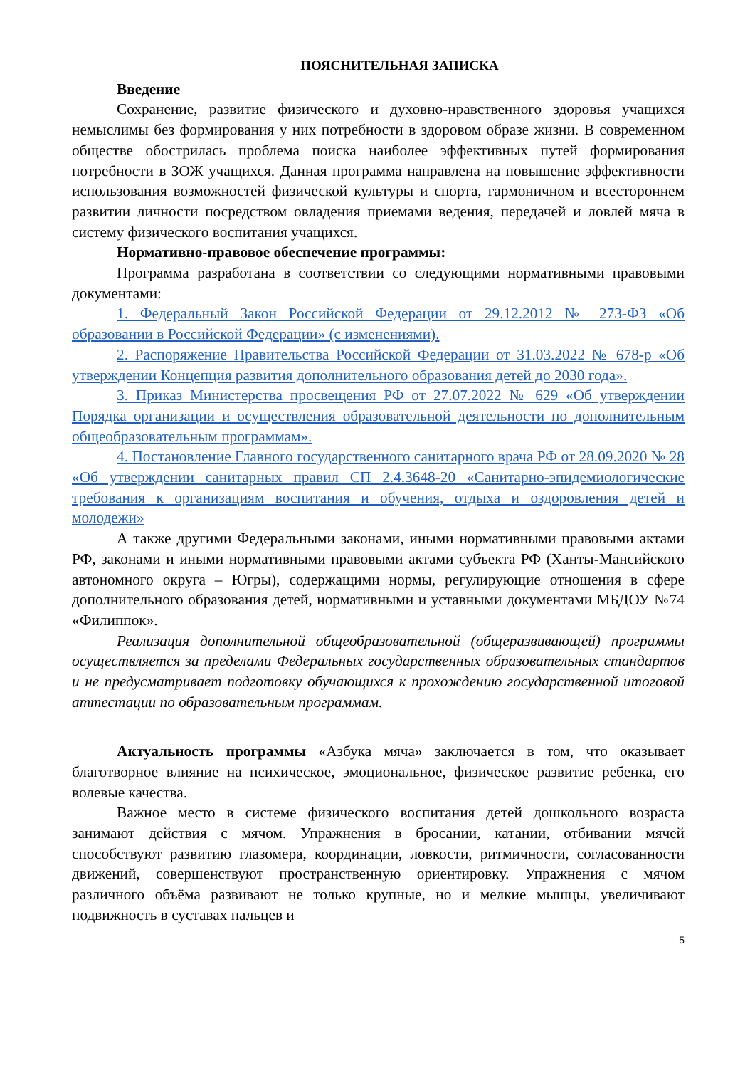ПОЯСНИТЕЛЬНАЯ ЗАПИСКА
Введение
Сохранение, развитие физического и духовно-нравственного здоровья учащихся немыслимы без формирования у них потребности в здоровом образе жизни. В современном обществе обострилась проблема поиска наиболее эффективных путей формирования потребности в ЗОЖ учащихся. Данная программа направлена на повышение эффективности использования возможностей физической культуры и спорта, гармоничном и всестороннем развитии личности посредством овладения приемами ведения, передачей и ловлей мяча в систему физического воспитания учащихся.
Нормативно-правовое обеспечение программы:
Программа разработана в соответствии со следующими нормативными правовыми документами:
1. Федеральный Закон Российской Федерации от 29.12.2012 № 273-ФЗ «Об образовании в Российской Федерации» (с изменениями).
2. Распоряжение Правительства Российской Федерации от 31.03.2022 № 678-р «Об утверждении Концепция развития дополнительного образования детей до 2030 года».
3. Приказ Министерства просвещения РФ от 27.07.2022 № 629 «Об утверждении Порядка организации и осуществления образовательной деятельности по дополнительным общеобразовательным программам».
4. Постановление Главного государственного санитарного врача РФ от 28.09.2020 № 28 «Об утверждении санитарных правил СП 2.4.3648-20 «Санитарно-эпидемиологические требования к организациям воспитания и обучения, отдыха и оздоровления детей и молодежи»
А также другими Федеральными законами, иными нормативными правовыми актами РФ, законами и иными нормативными правовыми актами субъекта РФ (Ханты-Мансийского автономного округа – Югры), содержащими нормы, регулирующие отношения в сфере дополнительного образования детей, нормативными и уставными документами МБДОУ №74 «Филиппок».
Реализация дополнительной общеобразовательной (общеразвивающей) программы осуществляется за пределами Федеральных государственных образовательных стандартов и не предусматривает подготовку обучающихся к прохождению государственной итоговой аттестации по образовательным программам.
Актуальность программы «Азбука мяча» заключается в том, что оказывает благотворное влияние на психическое, эмоциональное, физическое развитие ребенка, его волевые качества.
Важное место в системе физического воспитания детей дошкольного возраста занимают действия с мячом. Упражнения в бросании, катании, отбивании мячей способствуют развитию глазомера, координации, ловкости, ритмичности, согласованности движений, совершенствуют пространственную ориентировку. Упражнения с мячом различного объёма развивают не только крупные, но и мелкие мышцы, увеличивают подвижность в суставах пальцев и
5